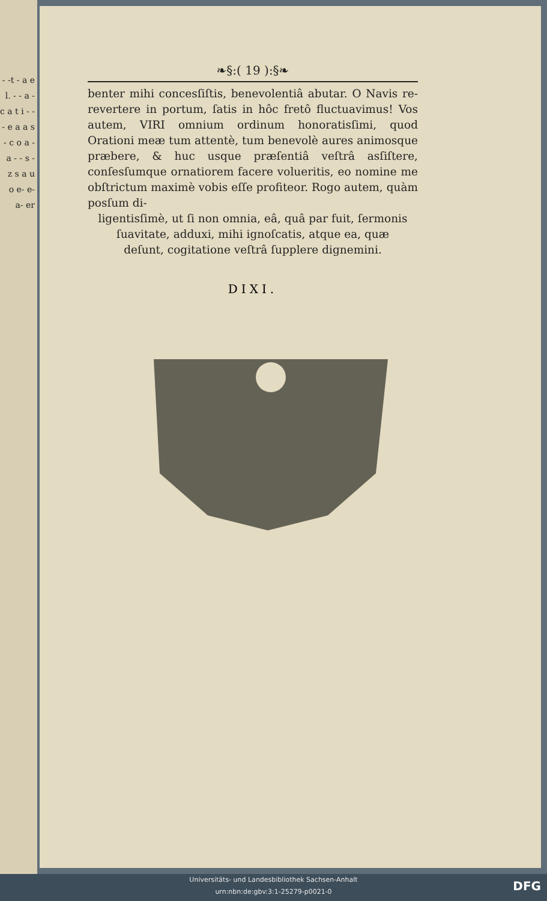- -t - a e l. - - a - c a t i - - - e a a s - c o a - a - - s - z s a u o e- e- a- er
❧§:( 19 ):§❧
benter mihi concesſiſtis, benevolentiâ abutar. O Navis re-revertere in portum, ſatis in hôc fretô fluctuavimus! Vos autem, VIRI omnium ordinum honoratisſimi, quod Orationi meæ tum attentè, tum benevolè aures animosque præbere, & huc usque præſentiâ veſtrâ asſiſtere, conſesſumque ornatiorem facere volueritis, eo nomine me obſtrictum maximè vobis eſſe profiteor. Rogo autem, quàm posſum di-
ligentisſimè, ut ſi non omnia, eâ, quâ par fuit, ſermonis
ſuavitate, adduxi, mihi ignoſcatis, atque ea, quæ
deſunt, cogitatione veſtrâ ſupplere dignemini.
DIXI.
Universitäts- und Landesbibliothek Sachsen-Anhalt
urn:nbn:de:gbv:3:1-25279-p0021-0
DFG